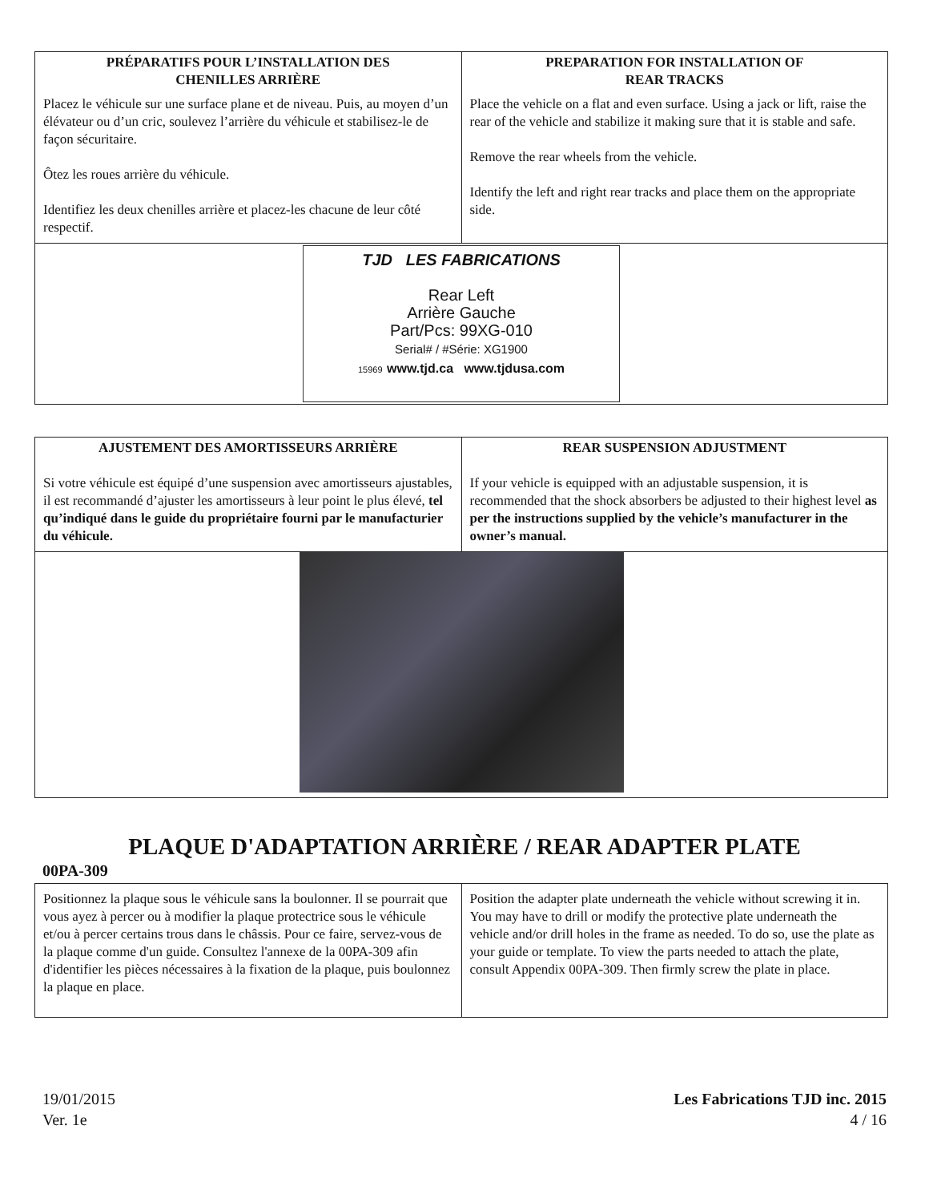| PRÉPARATIFS POUR L’INSTALLATION DES CHENILLES ARRIÈRE | PREPARATION FOR INSTALLATION OF REAR TRACKS |
| --- | --- |
| Placez le véhicule sur une surface plane et de niveau. Puis, au moyen d’un élévateur ou d’un cric, soulevez l’arrière du véhicule et stabilisez-le de façon sécuritaire. Ôtez les roues arrière du véhicule. Identifiez les deux chenilles arrière et placez-les chacune de leur côté respectif. | Place the vehicle on a flat and even surface. Using a jack or lift, raise the rear of the vehicle and stabilize it making sure that it is stable and safe. Remove the rear wheels from the vehicle. Identify the left and right rear tracks and place them on the appropriate side. |
| TJD LES FABRICATIONS Rear Left Arrière Gauche Part/Pcs: 99XG-010 Serial# / #Série: XG1900 15969 www.tjd.ca www.tjdusa.com | |
| AJUSTEMENT DES AMORTISSEURS ARRIÈRE | REAR SUSPENSION ADJUSTMENT |
| --- | --- |
| Si votre véhicule est équipé d’une suspension avec amortisseurs ajustables, il est recommandé d’ajuster les amortisseurs à leur point le plus élevé, tel qu’indiqué dans le guide du propriétaire fourni par le manufacturier du véhicule. | If your vehicle is equipped with an adjustable suspension, it is recommended that the shock absorbers be adjusted to their highest level as per the instructions supplied by the vehicle’s manufacturer in the owner’s manual. |
PLAQUE D'ADAPTATION ARRIÈRE / REAR ADAPTER PLATE
00PA-309
| Positionnez la plaque sous le véhicule sans la boulonner. Il se pourrait que vous ayez à percer ou à modifier la plaque protectrice sous le véhicule et/ou à percer certains trous dans le châssis. Pour ce faire, servez-vous de la plaque comme d'un guide. Consultez l'annexe de la 00PA-309 afin d'identifier les pièces nécessaires à la fixation de la plaque, puis boulonnez la plaque en place. | Position the adapter plate underneath the vehicle without screwing it in. You may have to drill or modify the protective plate underneath the vehicle and/or drill holes in the frame as needed. To do so, use the plate as your guide or template. To view the parts needed to attach the plate, consult Appendix 00PA-309. Then firmly screw the plate in place. |
19/01/2015
Ver. 1e
Les Fabrications TJD inc. 2015
4 / 16